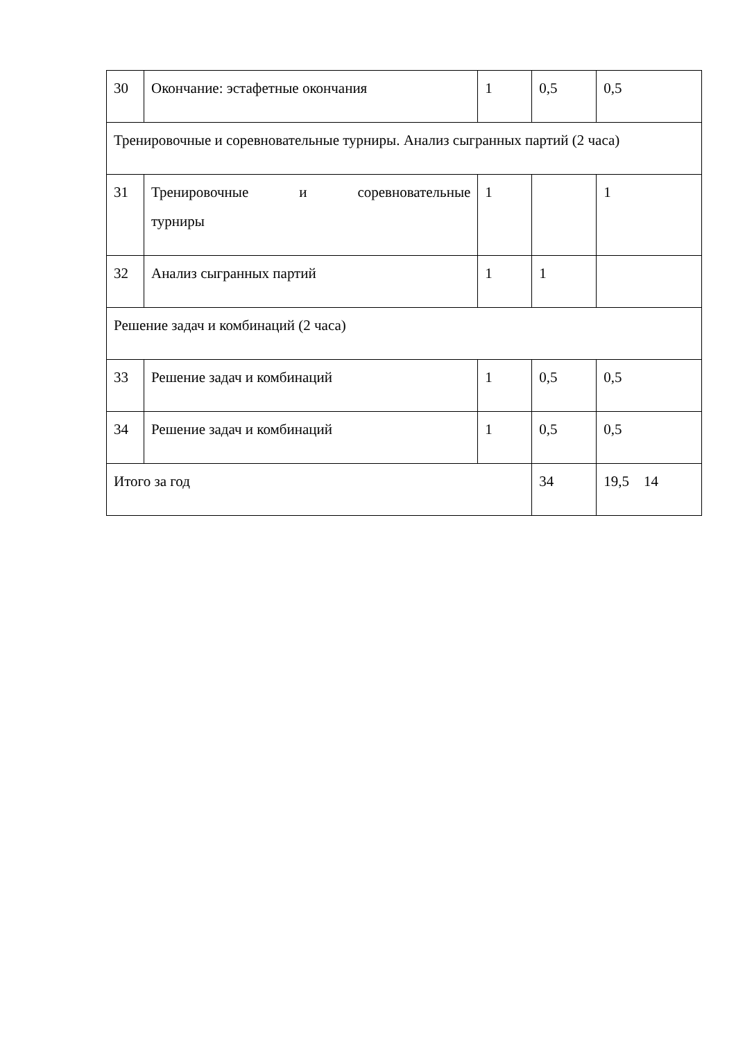| 30 | Окончание: эстафетные окончания | 1 | 0,5 | 0,5 |
| Тренировочные и соревновательные турниры. Анализ сыгранных партий (2 часа) | | | | |
| 31 | Тренировочные и соревновательные турниры | 1 | | 1 |
| 32 | Анализ сыгранных партий | 1 | 1 | |
| Решение задач и комбинаций (2 часа) | | | | |
| 33 | Решение задач и комбинаций | 1 | 0,5 | 0,5 |
| 34 | Решение задач и комбинаций | 1 | 0,5 | 0,5 |
| Итого за год | | | 34 | 19,5 14 |